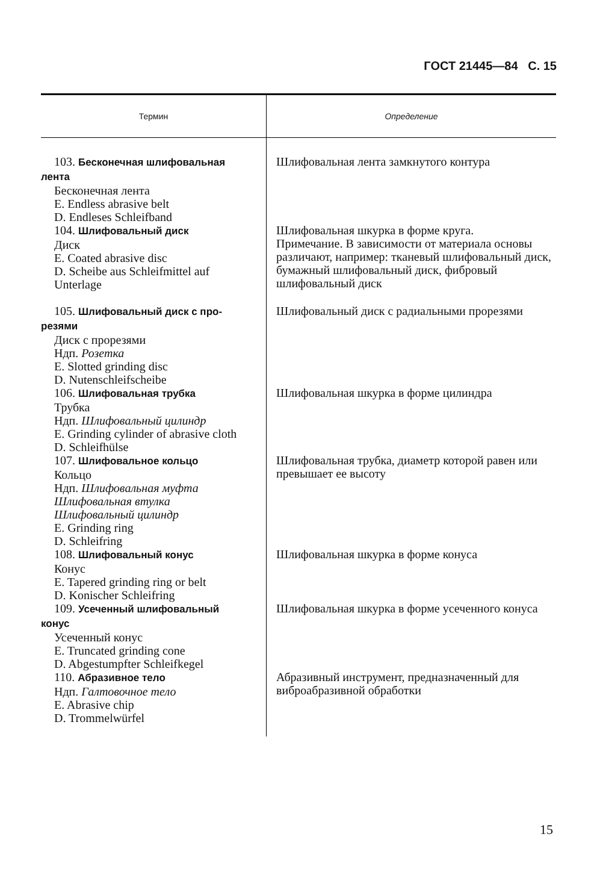ГОСТ 21445—84 С. 15
| Термин | Определение |
| --- | --- |
| 103. Бесконечная шлифовальная лента Бесконечная лента E. Endless abrasive belt D. Endleses Schleifband | Шлифовальная лента замкнутого контура |
| 104. Шлифовальный диск Диск E. Coated abrasive disc D. Scheibe aus Schleifmittel auf Unterlage | Шлифовальная шкурка в форме круга. Примечание. В зависимости от материала основы различают, например: тканевый шлифовальный диск, бумажный шлифовальный диск, фибровый шлифовальный диск |
| 105. Шлифовальный диск с про- резями Диск с прорезями Ндп. Розетка E. Slotted grinding disc D. Nutenschleifscheibe | Шлифовальный диск с радиальными прорезями |
| 106. Шлифовальная трубка Трубка Ндп. Шлифовальный цилиндр E. Grinding cylinder of abrasive cloth D. Schleifhülse | Шлифовальная шкурка в форме цилиндра |
| 107. Шлифовальное кольцо Кольцо Ндп. Шлифовальная муфта Шлифовальная втулка Шлифовальный цилиндр E. Grinding ring D. Schleifring | Шлифовальная трубка, диаметр которой равен или превышает ее высоту |
| 108. Шлифовальный конус Конус E. Tapered grinding ring or belt D. Konischer Schleifring | Шлифовальная шкурка в форме конуса |
| 109. Усеченный шлифовальный конус Усеченный конус E. Truncated grinding cone D. Abgestumpfter Schleifkegel | Шлифовальная шкурка в форме усеченного конуса |
| 110. Абразивное тело Ндп. Галтовочное тело E. Abrasive chip D. Trommelwürfel | Абразивный инструмент, предназначенный для виброабразивной обработки |
15